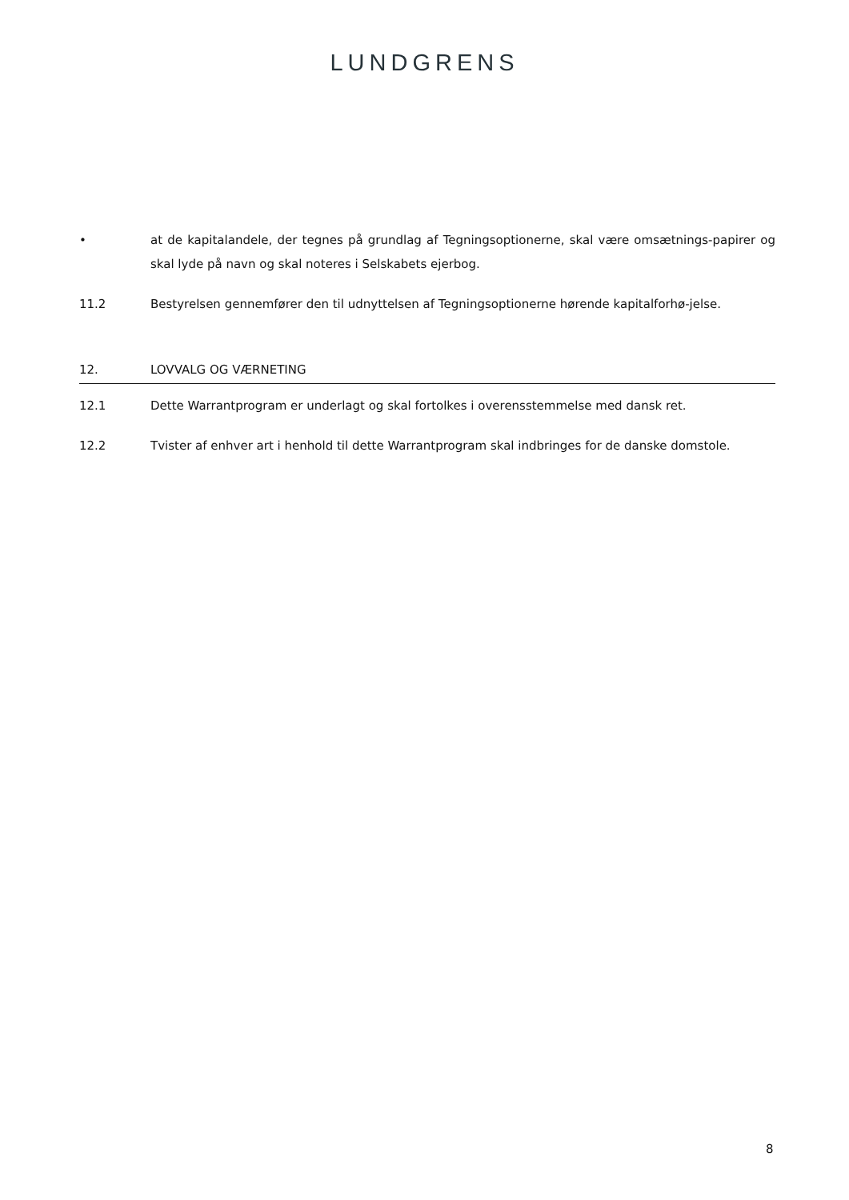LUNDGRENS
• at de kapitalandele, der tegnes på grundlag af Tegningsoptionerne, skal være omsætnings-papirer og skal lyde på navn og skal noteres i Selskabets ejerbog.
11.2 Bestyrelsen gennemfører den til udnyttelsen af Tegningsoptionerne hørende kapitalforhø-jelse.
12. LOVVALG OG VÆRNETING
12.1 Dette Warrantprogram er underlagt og skal fortolkes i overensstemmelse med dansk ret.
12.2 Tvister af enhver art i henhold til dette Warrantprogram skal indbringes for de danske domstole.
8